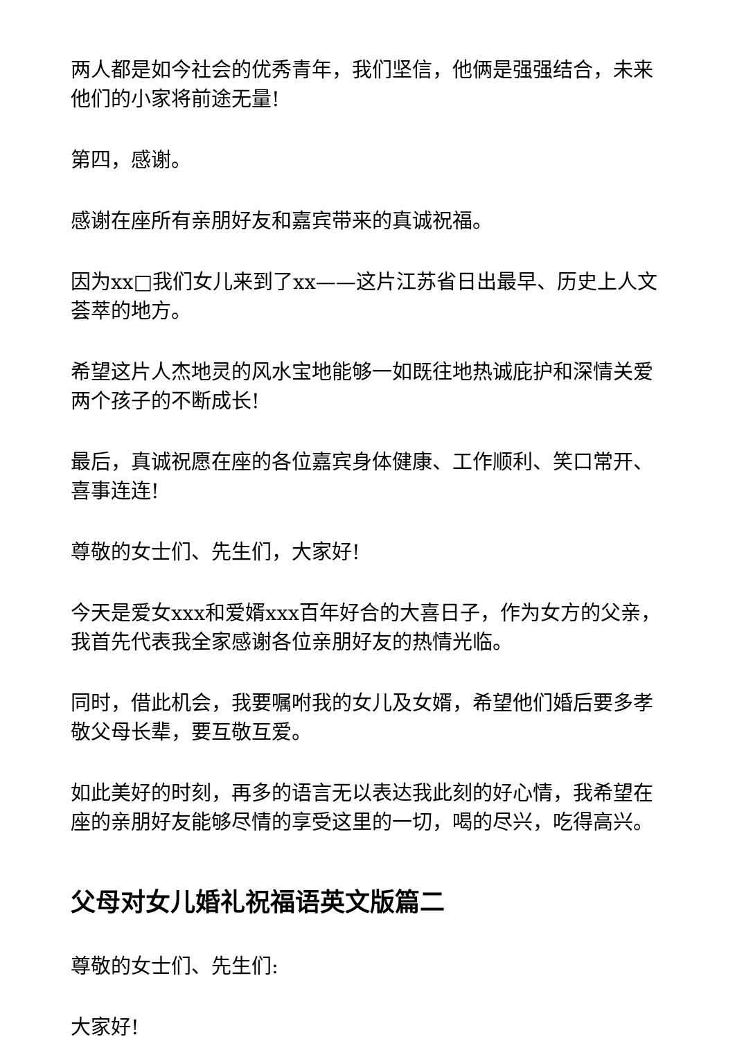两人都是如今社会的优秀青年，我们坚信，他俩是强强结合，未来他们的小家将前途无量!
第四，感谢。
感谢在座所有亲朋好友和嘉宾带来的真诚祝福。
因为xx□我们女儿来到了xx——这片江苏省日出最早、历史上人文荟萃的地方。
希望这片人杰地灵的风水宝地能够一如既往地热诚庇护和深情关爱两个孩子的不断成长!
最后，真诚祝愿在座的各位嘉宾身体健康、工作顺利、笑口常开、喜事连连!
尊敬的女士们、先生们，大家好!
今天是爱女xxx和爱婿xxx百年好合的大喜日子，作为女方的父亲，我首先代表我全家感谢各位亲朋好友的热情光临。
同时，借此机会，我要嘱咐我的女儿及女婿，希望他们婚后要多孝敬父母长辈，要互敬互爱。
如此美好的时刻，再多的语言无以表达我此刻的好心情，我希望在座的亲朋好友能够尽情的享受这里的一切，喝的尽兴，吃得高兴。
父母对女儿婚礼祝福语英文版篇二
尊敬的女士们、先生们:
大家好!